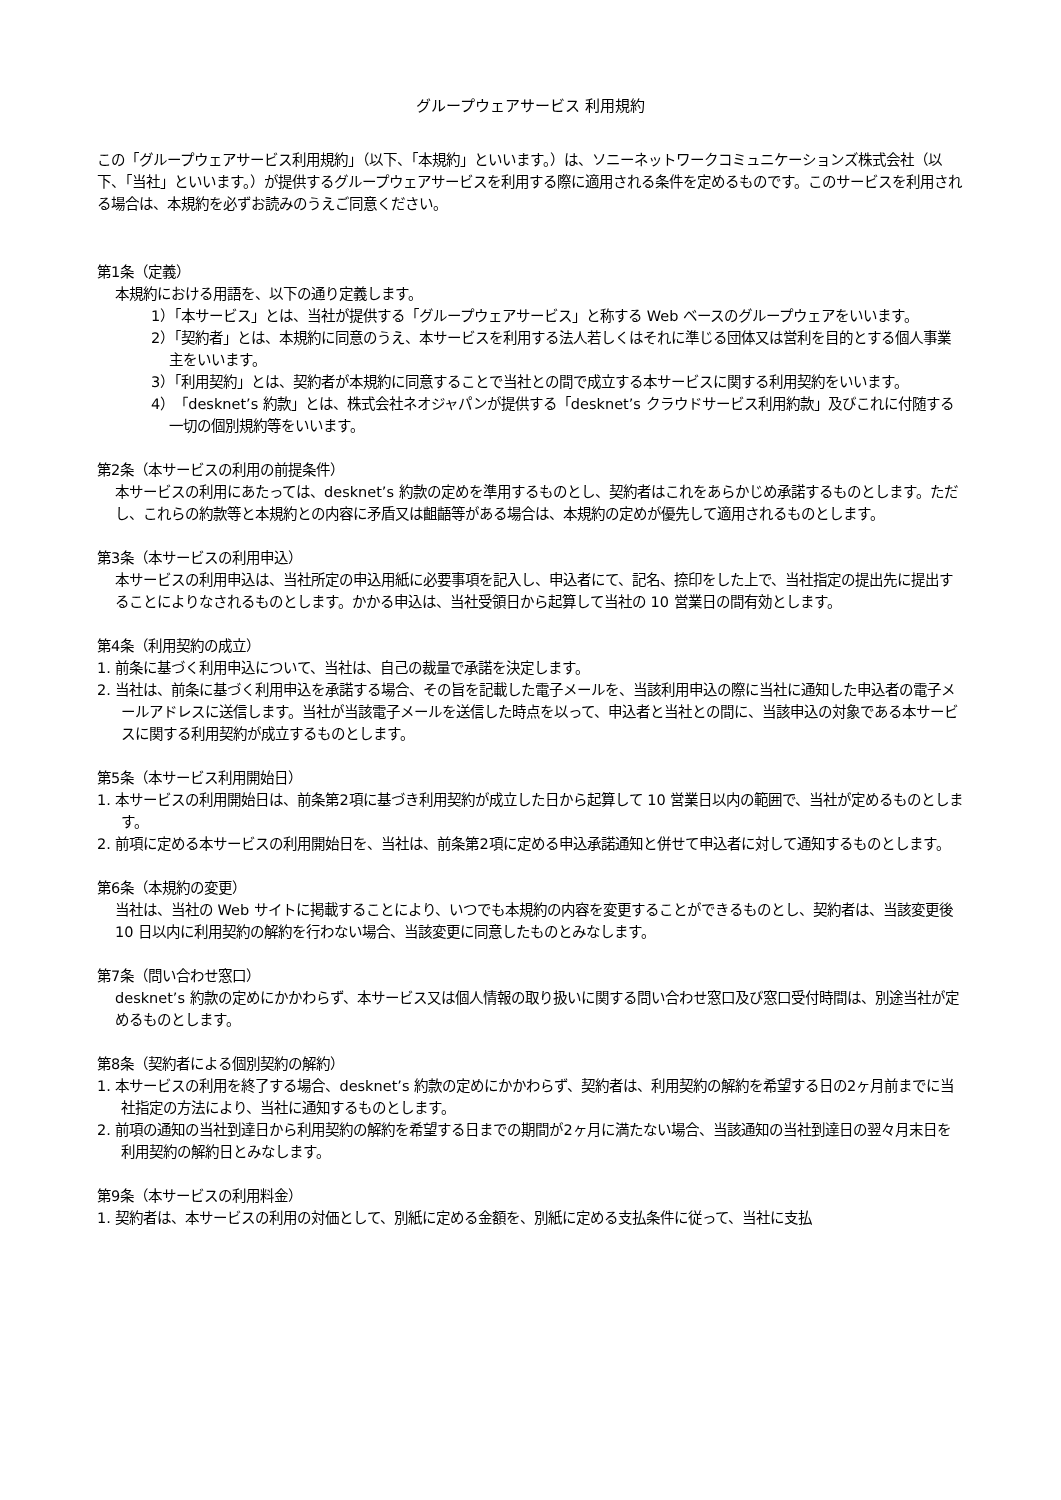グループウェアサービス 利用規約
この「グループウェアサービス利用規約」（以下、「本規約」といいます。）は、ソニーネットワークコミュニケーションズ株式会社（以下、「当社」といいます。）が提供するグループウェアサービスを利用する際に適用される条件を定めるものです。このサービスを利用される場合は、本規約を必ずお読みのうえご同意ください。
第1条（定義）
本規約における用語を、以下の通り定義します。
1）「本サービス」とは、当社が提供する「グループウェアサービス」と称する Web ベースのグループウェアをいいます。
2）「契約者」とは、本規約に同意のうえ、本サービスを利用する法人若しくはそれに準じる団体又は営利を目的とする個人事業主をいいます。
3）「利用契約」とは、契約者が本規約に同意することで当社との間で成立する本サービスに関する利用契約をいいます。
4）「desknet’s 約款」とは、株式会社ネオジャパンが提供する「desknet’s クラウドサービス利用約款」及びこれに付随する一切の個別規約等をいいます。
第2条（本サービスの利用の前提条件）
本サービスの利用にあたっては、desknet’s 約款の定めを準用するものとし、契約者はこれをあらかじめ承諾するものとします。ただし、これらの約款等と本規約との内容に矛盾又は齟齬等がある場合は、本規約の定めが優先して適用されるものとします。
第3条（本サービスの利用申込）
本サービスの利用申込は、当社所定の申込用紙に必要事項を記入し、申込者にて、記名、捺印をした上で、当社指定の提出先に提出することによりなされるものとします。かかる申込は、当社受領日から起算して当社の 10 営業日の間有効とします。
第4条（利用契約の成立）
1. 前条に基づく利用申込について、当社は、自己の裁量で承諾を決定します。
2. 当社は、前条に基づく利用申込を承諾する場合、その旨を記載した電子メールを、当該利用申込の際に当社に通知した申込者の電子メールアドレスに送信します。当社が当該電子メールを送信した時点を以って、申込者と当社との間に、当該申込の対象である本サービスに関する利用契約が成立するものとします。
第5条（本サービス利用開始日）
1. 本サービスの利用開始日は、前条第2項に基づき利用契約が成立した日から起算して 10 営業日以内の範囲で、当社が定めるものとします。
2. 前項に定める本サービスの利用開始日を、当社は、前条第2項に定める申込承諾通知と併せて申込者に対して通知するものとします。
第6条（本規約の変更）
当社は、当社の Web サイトに掲載することにより、いつでも本規約の内容を変更することができるものとし、契約者は、当該変更後 10 日以内に利用契約の解約を行わない場合、当該変更に同意したものとみなします。
第7条（問い合わせ窓口）
desknet’s 約款の定めにかかわらず、本サービス又は個人情報の取り扱いに関する問い合わせ窓口及び窓口受付時間は、別途当社が定めるものとします。
第8条（契約者による個別契約の解約）
1. 本サービスの利用を終了する場合、desknet’s 約款の定めにかかわらず、契約者は、利用契約の解約を希望する日の2ヶ月前までに当社指定の方法により、当社に通知するものとします。
2. 前項の通知の当社到達日から利用契約の解約を希望する日までの期間が2ヶ月に満たない場合、当該通知の当社到達日の翌々月末日を利用契約の解約日とみなします。
第9条（本サービスの利用料金）
1. 契約者は、本サービスの利用の対価として、別紙に定める金額を、別紙に定める支払条件に従って、当社に支払